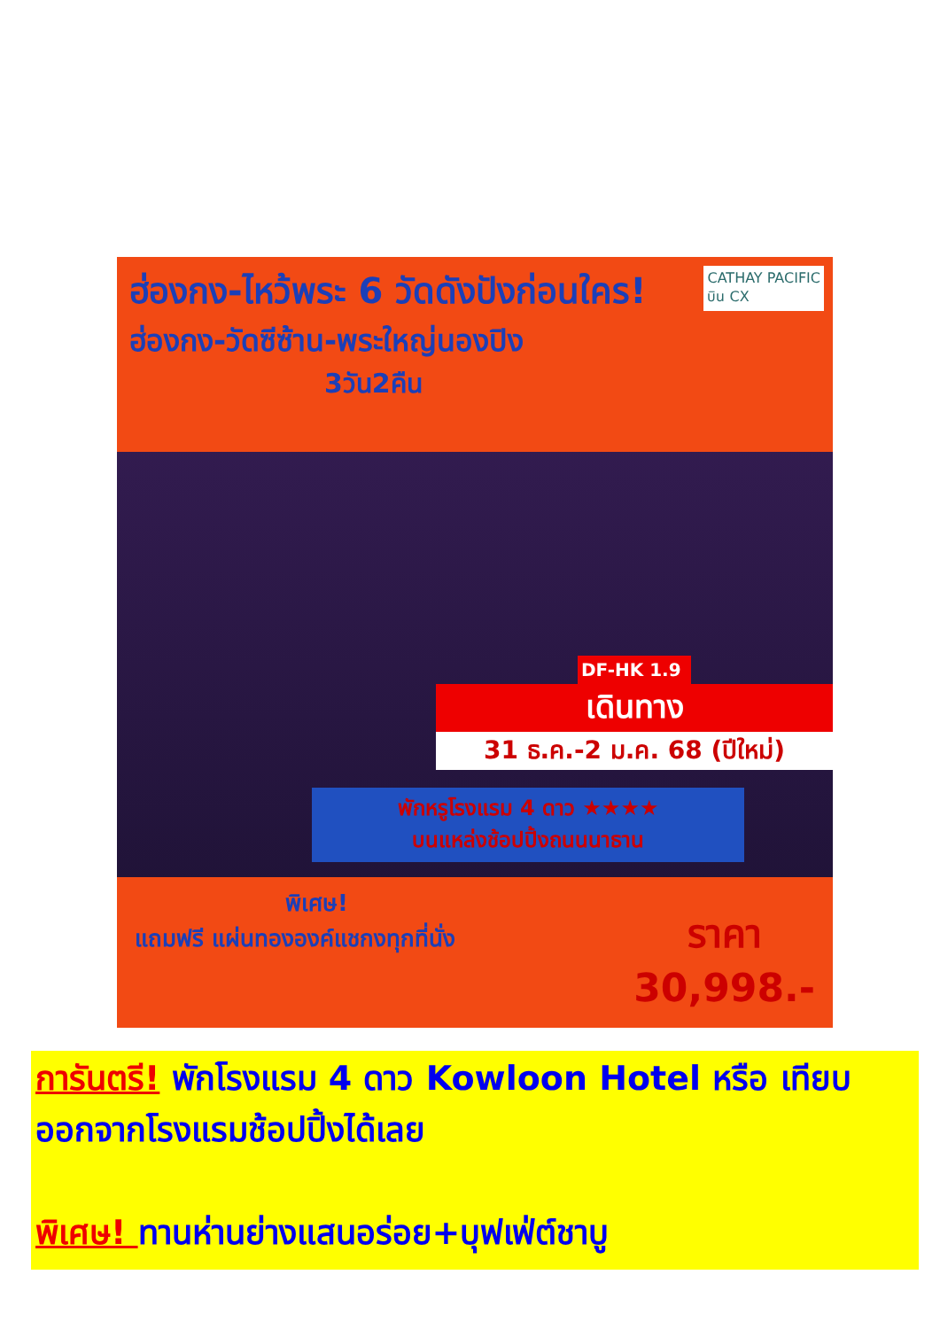ฮ่องกง-ไหว้พระ 6 วัดดังปังก่อนใคร!
ฮ่องกง-วัดซีซ้าน-พระใหญ่นองปิง
3วัน2คืน
CATHAY PACIFIC
บิน CX
DF-HK 1.9
เดินทาง
31 ธ.ค.-2 ม.ค. 68 (ปีใหม่)
พักหรูโรงแรม 4 ดาว ★★★★
บนแหล่งช้อปปิ้งถนนนาธาน
พิเศษ!
แถมฟรี แผ่นทององค์แชกงทุกที่นั่ง
ราคา
30,998.-
การันตรี! พักโรงแรม 4 ดาว Kowloon Hotel หรือ เทียบ ออกจากโรงแรมช้อปปิ้งได้เลย
พิเศษ! ทานห่านย่างแสนอร่อย+บุฟเฟ่ต์ชาบู